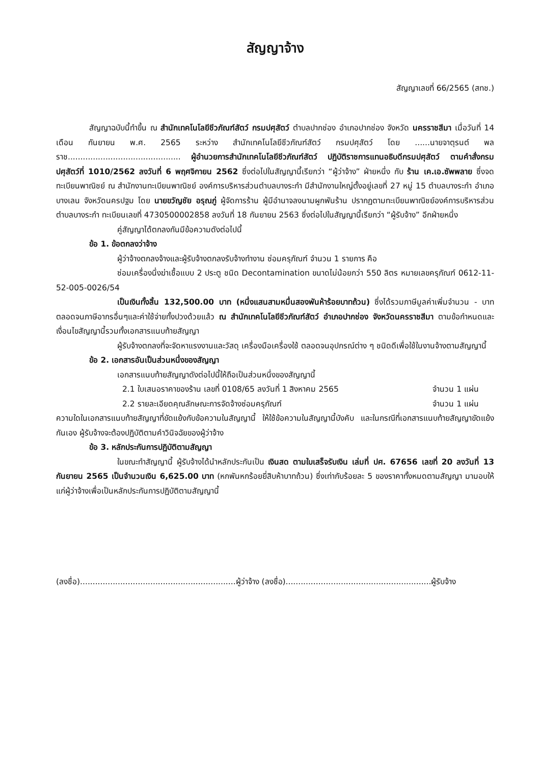สัญญาจ้าง
สัญญาเลขที่ 66/2565 (สทช.)
สัญญาฉบับนี้ทำขึ้น ณ สำนักเทคโนโลยีชีวภัณฑ์สัตว์ กรมปศุสัตว์ ตำบลปากช่อง อำเภอปากช่อง จังหวัด นครราชสีมา เมื่อวันที่ 14 เดือน กันยายน พ.ศ. 2565 ระหว่าง สำนักเทคโนโลยีชีวภัณฑ์สัตว์ กรมปศุสัตว์ โดย ......นายจาตุรนต์ พลราช............................................. ผู้อำนวยการสำนักเทคโนโลยีชีวภัณฑ์สัตว์ ปฏิบัติราชการแทนอธิบดีกรมปศุสัตว์ ตามคำสั่งกรมปศุสัตว์ที่ 1010/2562 ลงวันที่ 6 พฤศจิกายน 2562 ซึ่งต่อไปในสัญญานี้เรียกว่า “ผู้ว่าจ้าง” ฝ่ายหนึ่ง กับ ร้าน เค.เอ.ซัพพลาย ซึ่งจดทะเบียนพาณิชย์ ณ สำนักงานทะเบียนพาณิชย์ องค์การบริหารส่วนตำบลบางระกำ มีสำนักงานใหญ่ตั้งอยู่เลขที่ 27 หมู่ 15 ตำบลบางระกำ อำเภอบางเลน จังหวัดนครปฐม โดย นายขวัญชัย อรุณภู่ ผู้จัดการร้าน ผู้มีอำนาจลงนามผูกพันร้าน ปรากฏตามทะเบียนพาณิชย์องค์การบริหารส่วนตำบลบางระกำ ทะเบียนเลขที่ 4730500002858 ลงวันที่ 18 กันยายน 2563 ซึ่งต่อไปในสัญญานี้เรียกว่า “ผู้รับจ้าง” อีกฝ่ายหนึ่ง
คู่สัญญาได้ตกลงกันมีข้อความดังต่อไปนี้
ข้อ 1. ข้อตกลงว่าจ้าง
ผู้ว่าจ้างตกลงจ้างและผู้รับจ้างตกลงรับจ้างทำงาน ซ่อมครุภัณฑ์ จำนวน 1 รายการ คือ
ซ่อมเครื่องนึ่งฆ่าเชื้อแบบ 2 ประตู ชนิด Decontamination ขนาดไม่น้อยกว่า 550 ลิตร หมายเลขครุภัณฑ์ 0612-11-52-005-0026/54
เป็นเงินทั้งสิ้น 132,500.00 บาท (หนึ่งแสนสามหมื่นสองพันห้าร้อยบาทถ้วน) ซึ่งได้รวมภาษีมูลค่าเพิ่มจำนวน - บาท ตลอดจนภาษีอากรอื่นๆและค่าใช้จ่ายทั้งปวงด้วยแล้ว ณ สำนักเทคโนโลยีชีวภัณฑ์สัตว์ อำเภอปากช่อง จังหวัดนครราชสีมา ตามข้อกำหนดและเงื่อนไขสัญญานี้รวมทั้งเอกสารแนบท้ายสัญญา
ผู้รับจ้างตกลงที่จะจัดหาแรงงานและวัสดุ เครื่องมือเครื่องใช้ ตลอดจนอุปกรณ์ต่าง ๆ ชนิดดีเพื่อใช้ในงานจ้างตามสัญญานี้
ข้อ 2. เอกสารอันเป็นส่วนหนึ่งของสัญญา
เอกสารแนบท้ายสัญญาดังต่อไปนี้ให้ถือเป็นส่วนหนึ่งของสัญญานี้
2.1 ใบเสนอราคาของร้าน เลขที่ 0108/65 ลงวันที่ 1 สิงหาคม 2565 จำนวน 1 แผ่น
2.2 รายละเอียดคุณลักษณะการจัดจ้างซ่อมครุภัณฑ์ จำนวน 1 แผ่น
ความใดในเอกสารแนบท้ายสัญญาที่ขัดแย้งกับข้อความในสัญญานี้ ให้ใช้ข้อความในสัญญานี้บังคับ และในกรณีที่เอกสารแนบท้ายสัญญาขัดแย้งกันเอง ผู้รับจ้างจะต้องปฏิบัติตามคำวินิจฉัยของผู้ว่าจ้าง
ข้อ 3. หลักประกันการปฏิบัติตามสัญญา
ในขณะทำสัญญานี้ ผู้รับจ้างได้นำหลักประกันเป็น เงินสด ตามใบเสร็จรับเงิน เล่มที่ ปศ. 67656 เลขที่ 20 ลงวันที่ 13 กันยายน 2565 เป็นจำนวนเงิน 6,625.00 บาท (หกพันหกร้อยยี่สิบห้าบาทถ้วน) ซึ่งเท่ากับร้อยละ 5 ของราคาทั้งหมดตามสัญญา มามอบให้แก่ผู้ว่าจ้างเพื่อเป็นหลักประกันการปฏิบัติตามสัญญานี้
(ลงชื่อ)..............................................................ผู้ว่าจ้าง (ลงชื่อ)..........................................................ผู้รับจ้าง